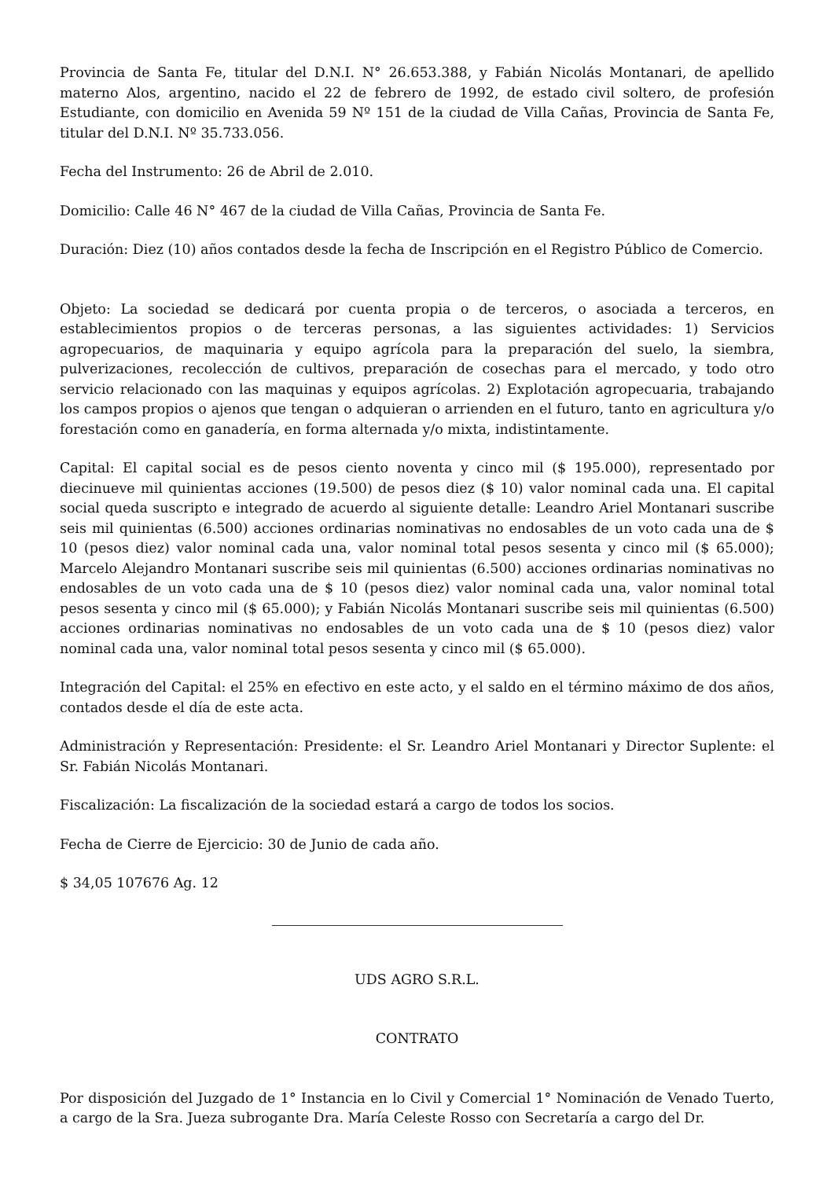Provincia de Santa Fe, titular del D.N.I. N° 26.653.388, y Fabián Nicolás Montanari, de apellido materno Alos, argentino, nacido el 22 de febrero de 1992, de estado civil soltero, de profesión Estudiante, con domicilio en Avenida 59 Nº 151 de la ciudad de Villa Cañas, Provincia de Santa Fe, titular del D.N.I. Nº 35.733.056.
Fecha del Instrumento: 26 de Abril de 2.010.
Domicilio: Calle 46 N° 467 de la ciudad de Villa Cañas, Provincia de Santa Fe.
Duración: Diez (10) años contados desde la fecha de Inscripción en el Registro Público de Comercio.
Objeto: La sociedad se dedicará por cuenta propia o de terceros, o asociada a terceros, en establecimientos propios o de terceras personas, a las siguientes actividades: 1) Servicios agropecuarios, de maquinaria y equipo agrícola para la preparación del suelo, la siembra, pulverizaciones, recolección de cultivos, preparación de cosechas para el mercado, y todo otro servicio relacionado con las maquinas y equipos agrícolas. 2) Explotación agropecuaria, trabajando los campos propios o ajenos que tengan o adquieran o arrienden en el futuro, tanto en agricultura y/o forestación como en ganadería, en forma alternada y/o mixta, indistintamente.
Capital: El capital social es de pesos ciento noventa y cinco mil ($ 195.000), representado por diecinueve mil quinientas acciones (19.500) de pesos diez ($ 10) valor nominal cada una. El capital social queda suscripto e integrado de acuerdo al siguiente detalle: Leandro Ariel Montanari suscribe seis mil quinientas (6.500) acciones ordinarias nominativas no endosables de un voto cada una de $ 10 (pesos diez) valor nominal cada una, valor nominal total pesos sesenta y cinco mil ($ 65.000); Marcelo Alejandro Montanari suscribe seis mil quinientas (6.500) acciones ordinarias nominativas no endosables de un voto cada una de $ 10 (pesos diez) valor nominal cada una, valor nominal total pesos sesenta y cinco mil ($ 65.000); y Fabián Nicolás Montanari suscribe seis mil quinientas (6.500) acciones ordinarias nominativas no endosables de un voto cada una de $ 10 (pesos diez) valor nominal cada una, valor nominal total pesos sesenta y cinco mil ($ 65.000).
Integración del Capital: el 25% en efectivo en este acto, y el saldo en el término máximo de dos años, contados desde el día de este acta.
Administración y Representación: Presidente: el Sr. Leandro Ariel Montanari y Director Suplente: el Sr. Fabián Nicolás Montanari.
Fiscalización: La fiscalización de la sociedad estará a cargo de todos los socios.
Fecha de Cierre de Ejercicio: 30 de Junio de cada año.
$ 34,05 107676 Ag. 12
UDS AGRO S.R.L.
CONTRATO
Por disposición del Juzgado de 1° Instancia en lo Civil y Comercial 1° Nominación de Venado Tuerto, a cargo de la Sra. Jueza subrogante Dra. María Celeste Rosso con Secretaría a cargo del Dr.